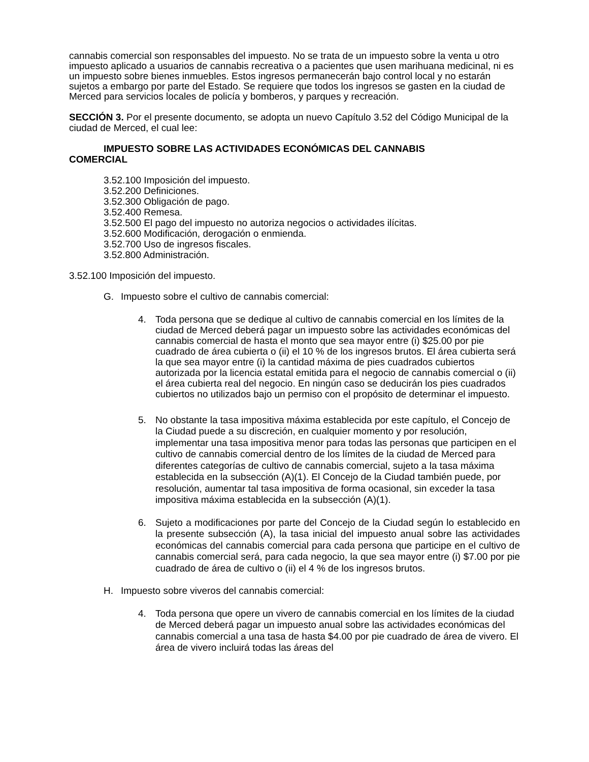cannabis comercial son responsables del impuesto. No se trata de un impuesto sobre la venta u otro impuesto aplicado a usuarios de cannabis recreativa o a pacientes que usen marihuana medicinal, ni es un impuesto sobre bienes inmuebles. Estos ingresos permanecerán bajo control local y no estarán sujetos a embargo por parte del Estado. Se requiere que todos los ingresos se gasten en la ciudad de Merced para servicios locales de policía y bomberos, y parques y recreación.
SECCIÓN 3. Por el presente documento, se adopta un nuevo Capítulo 3.52 del Código Municipal de la ciudad de Merced, el cual lee:
IMPUESTO SOBRE LAS ACTIVIDADES ECONÓMICAS DEL CANNABIS
COMERCIAL
3.52.100 Imposición del impuesto.
3.52.200 Definiciones.
3.52.300 Obligación de pago.
3.52.400 Remesa.
3.52.500 El pago del impuesto no autoriza negocios o actividades ilícitas.
3.52.600 Modificación, derogación o enmienda.
3.52.700 Uso de ingresos fiscales.
3.52.800 Administración.
3.52.100 Imposición del impuesto.
G. Impuesto sobre el cultivo de cannabis comercial:
4. Toda persona que se dedique al cultivo de cannabis comercial en los límites de la ciudad de Merced deberá pagar un impuesto sobre las actividades económicas del cannabis comercial de hasta el monto que sea mayor entre (i) $25.00 por pie cuadrado de área cubierta o (ii) el 10 % de los ingresos brutos. El área cubierta será la que sea mayor entre (i) la cantidad máxima de pies cuadrados cubiertos autorizada por la licencia estatal emitida para el negocio de cannabis comercial o (ii) el área cubierta real del negocio. En ningún caso se deducirán los pies cuadrados cubiertos no utilizados bajo un permiso con el propósito de determinar el impuesto.
5. No obstante la tasa impositiva máxima establecida por este capítulo, el Concejo de la Ciudad puede a su discreción, en cualquier momento y por resolución, implementar una tasa impositiva menor para todas las personas que participen en el cultivo de cannabis comercial dentro de los límites de la ciudad de Merced para diferentes categorías de cultivo de cannabis comercial, sujeto a la tasa máxima establecida en la subsección (A)(1). El Concejo de la Ciudad también puede, por resolución, aumentar tal tasa impositiva de forma ocasional, sin exceder la tasa impositiva máxima establecida en la subsección (A)(1).
6. Sujeto a modificaciones por parte del Concejo de la Ciudad según lo establecido en la presente subsección (A), la tasa inicial del impuesto anual sobre las actividades económicas del cannabis comercial para cada persona que participe en el cultivo de cannabis comercial será, para cada negocio, la que sea mayor entre (i) $7.00 por pie cuadrado de área de cultivo o (ii) el 4 % de los ingresos brutos.
H. Impuesto sobre viveros del cannabis comercial:
4. Toda persona que opere un vivero de cannabis comercial en los límites de la ciudad de Merced deberá pagar un impuesto anual sobre las actividades económicas del cannabis comercial a una tasa de hasta $4.00 por pie cuadrado de área de vivero. El área de vivero incluirá todas las áreas del